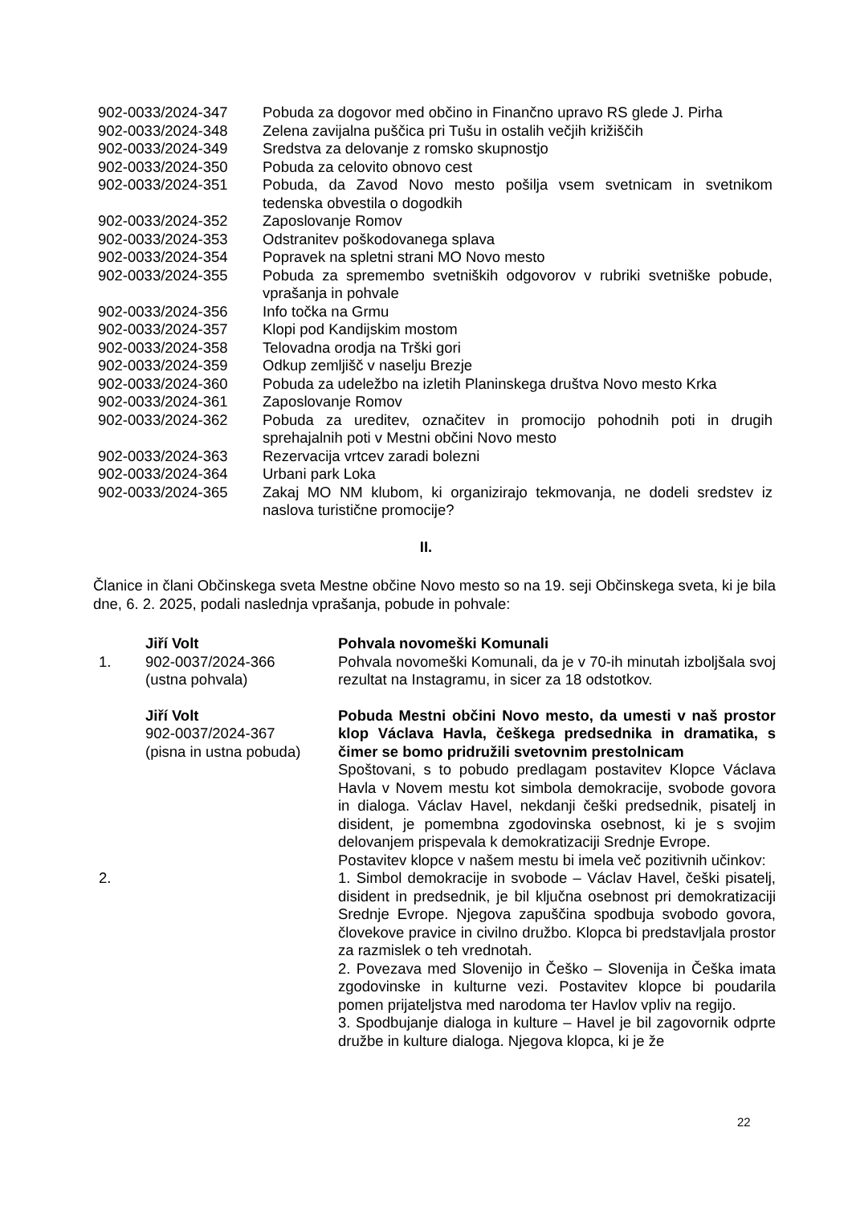| 902-0033/2024-347 | Pobuda za dogovor med občino in Finančno upravo RS glede J. Pirha |
| 902-0033/2024-348 | Zelena zavijalna puščica pri Tušu in ostalih večjih križiščih |
| 902-0033/2024-349 | Sredstva za delovanje z romsko skupnostjo |
| 902-0033/2024-350 | Pobuda za celovito obnovo cest |
| 902-0033/2024-351 | Pobuda, da Zavod Novo mesto pošilja vsem svetnicam in svetnikom tedenska obvestila o dogodkih |
| 902-0033/2024-352 | Zaposlovanje Romov |
| 902-0033/2024-353 | Odstranitev poškodovanega splava |
| 902-0033/2024-354 | Popravek na spletni strani MO Novo mesto |
| 902-0033/2024-355 | Pobuda za spremembo svetniških odgovorov v rubriki svetniške pobude, vprašanja in pohvale |
| 902-0033/2024-356 | Info točka na Grmu |
| 902-0033/2024-357 | Klopi pod Kandijskim mostom |
| 902-0033/2024-358 | Telovadna orodja na Trški gori |
| 902-0033/2024-359 | Odkup zemljišč v naselju Brezje |
| 902-0033/2024-360 | Pobuda za udeležbo na izletih Planinskega društva Novo mesto Krka |
| 902-0033/2024-361 | Zaposlovanje Romov |
| 902-0033/2024-362 | Pobuda za ureditev, označitev in promocijo pohodnih poti in drugih sprehajalnih poti v Mestni občini Novo mesto |
| 902-0033/2024-363 | Rezervacija vrtcev zaradi bolezni |
| 902-0033/2024-364 | Urbani park Loka |
| 902-0033/2024-365 | Zakaj MO NM klubom, ki organizirajo tekmovanja, ne dodeli sredstev iz naslova turistične promocije? |
II.
Članice in člani Občinskega sveta Mestne občine Novo mesto so na 19. seji Občinskega sveta, ki je bila dne, 6. 2. 2025, podali naslednja vprašanja, pobude in pohvale:
| 1. | Jiří Volt 902-0037/2024-366 (ustna pohvala) | Pohvala novomeški Komunali Pohvala novomeški Komunali, da je v 70-ih minutah izboljšala svoj rezultat na Instagramu, in sicer za 18 odstotkov. |
| 2. | Jiří Volt 902-0037/2024-367 (pisna in ustna pobuda) | Pobuda Mestni občini Novo mesto, da umesti v naš prostor klop Václava Havla, češkega predsednika in dramatika, s čimer se bomo pridružili svetovnim prestolnicam Spoštovani, s to pobudo predlagam postavitev Klopce Václava Havla v Novem mestu kot simbola demokracije, svobode govora in dialoga. Václav Havel, nekdanji češki predsednik, pisatelj in disident, je pomembna zgodovinska osebnost, ki je s svojim delovanjem prispevala k demokratizaciji Srednje Evrope. Postavitev klopce v našem mestu bi imela več pozitivnih učinkov: 1. Simbol demokracije in svobode – Václav Havel, češki pisatelj, disident in predsednik, je bil ključna osebnost pri demokratizaciji Srednje Evrope. Njegova zapuščina spodbuja svobodo govora, človekove pravice in civilno družbo. Klopca bi predstavljala prostor za razmislek o teh vrednotah. 2. Povezava med Slovenijo in Češko – Slovenija in Češka imata zgodovinske in kulturne vezi. Postavitev klopce bi poudarila pomen prijateljstva med narodoma ter Havlov vpliv na regijo. 3. Spodbujanje dialoga in kulture – Havel je bil zagovornik odprte družbe in kulture dialoga. Njegova klopca, ki je že |
22